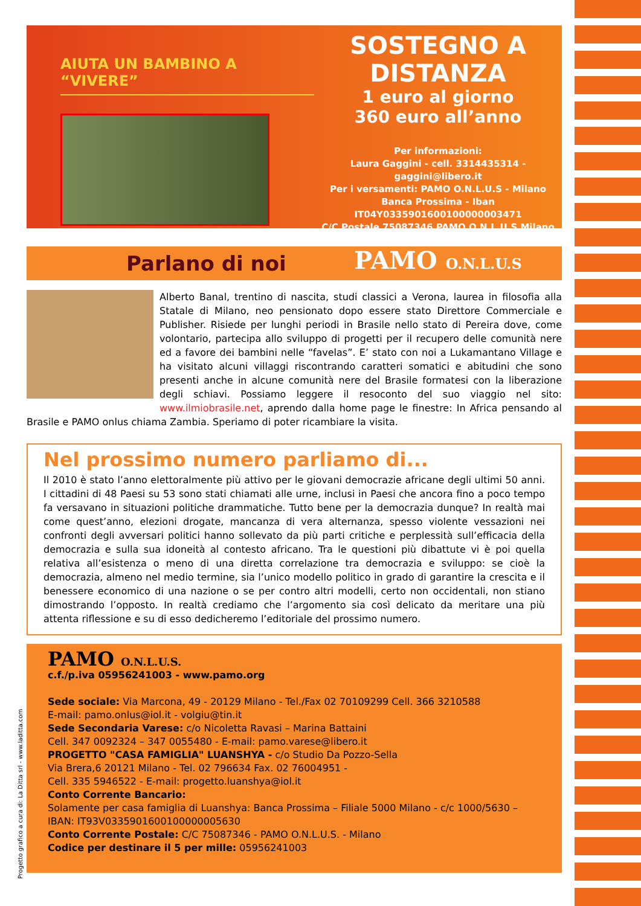AIUTA UN BAMBINO A “VIVERE”
SOSTEGNO A DISTANZA
1 euro al giorno
360 euro all’anno
Per informazioni:
Laura Gaggini - cell. 3314435314 - gaggini@libero.it
Per i versamenti: PAMO O.N.L.U.S - Milano
Banca Prossima - Iban IT04Y0335901600100000003471
C/C Postale 75087346 PAMO O.N.L.U.S Milano
PAMO O.N.L.U.S
Parlano di noi
Alberto Banal, trentino di nascita, studi classici a Verona, laurea in filosofia alla Statale di Milano, neo pensionato dopo essere stato Direttore Commerciale e Publisher. Risiede per lunghi periodi in Brasile nello stato di Pereira dove, come volontario, partecipa allo sviluppo di progetti per il recupero delle comunità nere ed a favore dei bambini nelle “favelas”. E’ stato con noi a Lukamantano Village e ha visitato alcuni villaggi riscontrando caratteri somatici e abitudini che sono presenti anche in alcune comunità nere del Brasile formatesi con la liberazione degli schiavi. Possiamo leggere il resoconto del suo viaggio nel sito: www.ilmiobrasile.net, aprendo dalla home page le finestre: In Africa pensando al Brasile e PAMO onlus chiama Zambia. Speriamo di poter ricambiare la visita.
Nel prossimo numero parliamo di...
Il 2010 è stato l’anno elettoralmente più attivo per le giovani democrazie africane degli ultimi 50 anni. I cittadini di 48 Paesi su 53 sono stati chiamati alle urne, inclusi in Paesi che ancora fino a poco tempo fa versavano in situazioni politiche drammatiche. Tutto bene per la democrazia dunque? In realtà mai come quest’anno, elezioni drogate, mancanza di vera alternanza, spesso violente vessazioni nei confronti degli avversari politici hanno sollevato da più parti critiche e perplessità sull’efficacia della democrazia e sulla sua idoneità al contesto africano. Tra le questioni più dibattute vi è poi quella relativa all’esistenza o meno di una diretta correlazione tra democrazia e sviluppo: se cioè la democrazia, almeno nel medio termine, sia l’unico modello politico in grado di garantire la crescita e il benessere economico di una nazione o se per contro altri modelli, certo non occidentali, non stiano dimostrando l’opposto. In realtà crediamo che l’argomento sia così delicato da meritare una più attenta riflessione e su di esso dedicheremo l’editoriale del prossimo numero.
PAMO O.N.L.U.S.
c.f./p.iva 05956241003 - www.pamo.org
Sede sociale: Via Marcona, 49 - 20129 Milano - Tel./Fax 02 70109299 Cell. 366 3210588
E-mail: pamo.onlus@iol.it - volgiu@tin.it
Sede Secondaria Varese: c/o Nicoletta Ravasi – Marina Battaini
Cell. 347 0092324 – 347 0055480 - E-mail: pamo.varese@libero.it
PROGETTO "CASA FAMIGLIA" LUANSHYA - c/o Studio Da Pozzo-Sella
Via Brera,6 20121 Milano - Tel. 02 796634 Fax. 02 76004951 -
Cell. 335 5946522 - E-mail: progetto.luanshya@iol.it
Conto Corrente Bancario:
Solamente per casa famiglia di Luanshya: Banca Prossima – Filiale 5000 Milano - c/c 1000/5630 –
IBAN: IT93V0335901600100000005630
Conto Corrente Postale: C/C 75087346 - PAMO O.N.L.U.S. - Milano
Codice per destinare il 5 per mille: 05956241003
Progetto grafico a cura di: La Ditta srl - www.laditta.com